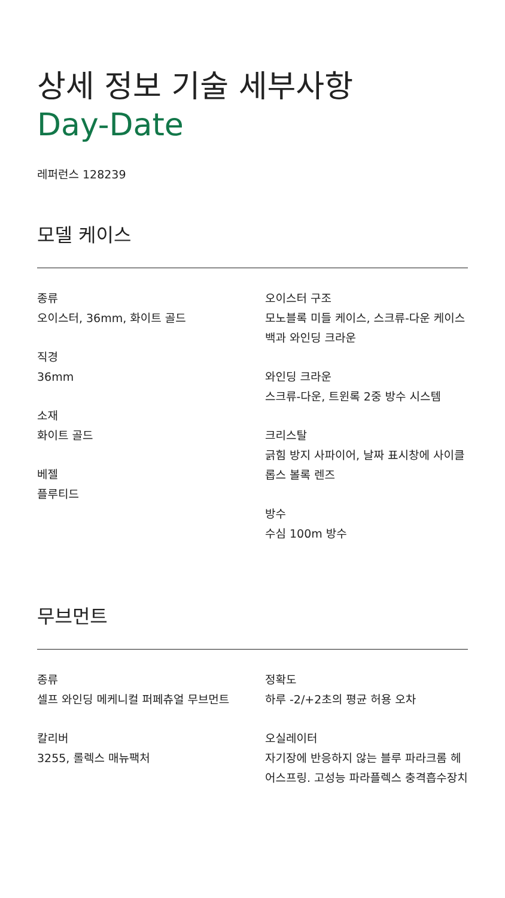상세 정보 기술 세부사항
Day-Date
레퍼런스 128239
모델 케이스
종류
오이스터, 36mm, 화이트 골드
직경
36mm
소재
화이트 골드
베젤
플루티드
오이스터 구조
모노블록 미들 케이스, 스크류-다운 케이스 백과 와인딩 크라운
와인딩 크라운
스크류-다운, 트윈록 2중 방수 시스템
크리스탈
긁힘 방지 사파이어, 날짜 표시창에 사이클롭스 볼록 렌즈
방수
수심 100m 방수
무브먼트
종류
셀프 와인딩 메케니컬 퍼페츄얼 무브먼트
칼리버
3255, 롤렉스 매뉴팩처
정확도
하루 -2/+2초의 평균 허용 오차
오실레이터
자기장에 반응하지 않는 블루 파라크롬 헤어스프링. 고성능 파라플렉스 충격흡수장치